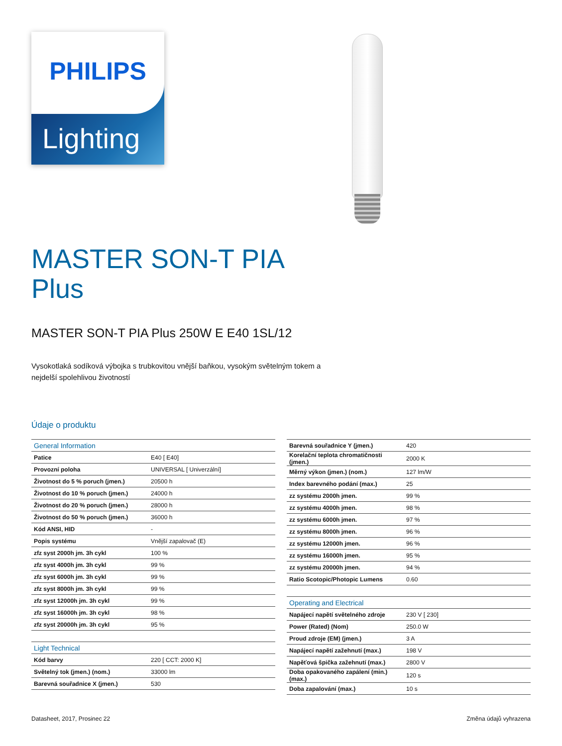PHILIPS
Lighting
MASTER SON-T PIA
Plus
MASTER SON-T PIA Plus 250W E E40 1SL/12
Vysokotlaká sodíková výbojka s trubkovitou vnější baňkou, vysokým světelným tokem a nejdelší spolehlivou životností
Údaje o produktu
| General Information | |
| Patice | E40 [ E40] |
| Provozní poloha | UNIVERSAL [ Univerzální] |
| Životnost do 5 % poruch (jmen.) | 20500 h |
| Životnost do 10 % poruch (jmen.) | 24000 h |
| Životnost do 20 % poruch (jmen.) | 28000 h |
| Životnost do 50 % poruch (jmen.) | 36000 h |
| Kód ANSI, HID | - |
| Popis systému | Vnější zapalovač (E) |
| zfz syst 2000h jm. 3h cykl | 100 % |
| zfz syst 4000h jm. 3h cykl | 99 % |
| zfz syst 6000h jm. 3h cykl | 99 % |
| zfz syst 8000h jm. 3h cykl | 99 % |
| zfz syst 12000h jm. 3h cykl | 99 % |
| zfz syst 16000h jm. 3h cykl | 98 % |
| zfz syst 20000h jm. 3h cykl | 95 % |
| Light Technical | |
| Kód barvy | 220 [ CCT: 2000 K] |
| Světelný tok (jmen.) (nom.) | 33000 lm |
| Barevná souřadnice X (jmen.) | 530 |
| Barevná souřadnice Y (jmen.) | 420 |
| Korelační teplota chromatičnosti (jmen.) | 2000 K |
| Měrný výkon (jmen.) (nom.) | 127 lm/W |
| Index barevného podání (max.) | 25 |
| zz systému 2000h jmen. | 99 % |
| zz systému 4000h jmen. | 98 % |
| zz systému 6000h jmen. | 97 % |
| zz systému 8000h jmen. | 96 % |
| zz systému 12000h jmen. | 96 % |
| zz systému 16000h jmen. | 95 % |
| zz systému 20000h jmen. | 94 % |
| Ratio Scotopic/Photopic Lumens | 0.60 |
| Operating and Electrical | |
| Napájecí napětí světelného zdroje | 230 V [ 230] |
| Power (Rated) (Nom) | 250.0 W |
| Proud zdroje (EM) (jmen.) | 3 A |
| Napájecí napětí zažehnutí (max.) | 198 V |
| Napěťová špička zažehnutí (max.) | 2800 V |
| Doba opakovaného zapálení (min.) (max.) | 120 s |
| Doba zapalování (max.) | 10 s |
Datasheet, 2017, Prosinec 22 Změna údajů vyhrazena